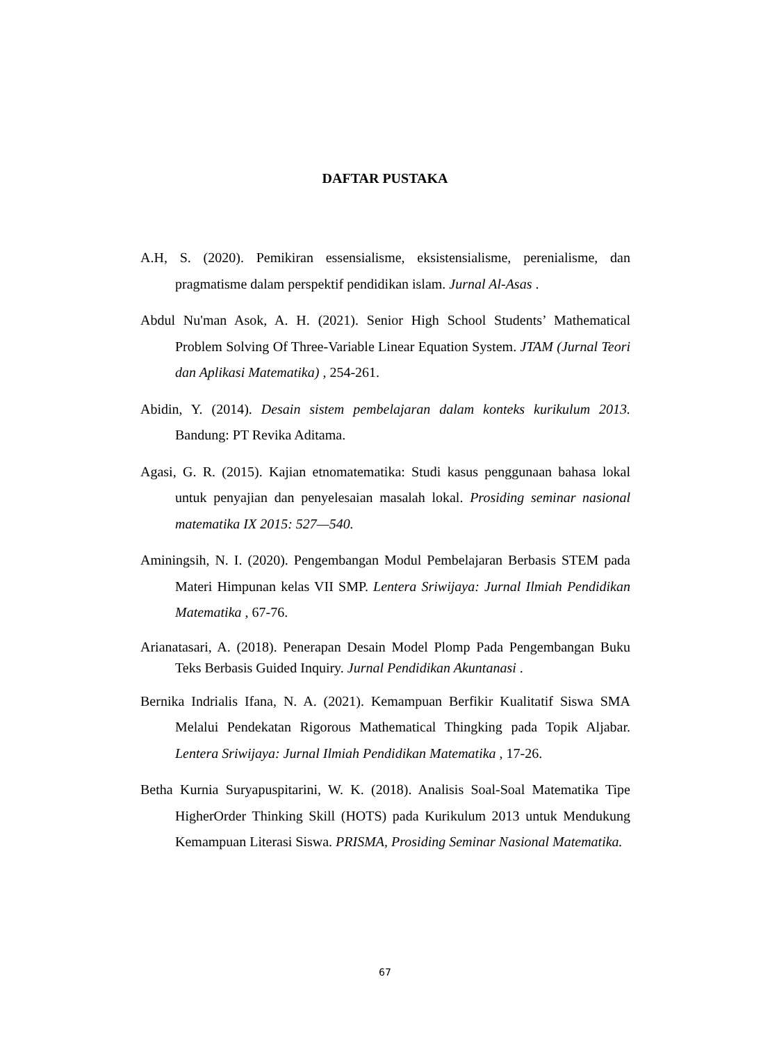DAFTAR PUSTAKA
A.H, S. (2020). Pemikiran essensialisme, eksistensialisme, perenialisme, dan pragmatisme dalam perspektif pendidikan islam. Jurnal Al-Asas .
Abdul Nu'man Asok, A. H. (2021). Senior High School Students’ Mathematical Problem Solving Of Three-Variable Linear Equation System. JTAM (Jurnal Teori dan Aplikasi Matematika) , 254-261.
Abidin, Y. (2014). Desain sistem pembelajaran dalam konteks kurikulum 2013. Bandung: PT Revika Aditama.
Agasi, G. R. (2015). Kajian etnomatematika: Studi kasus penggunaan bahasa lokal untuk penyajian dan penyelesaian masalah lokal. Prosiding seminar nasional matematika IX 2015: 527—540.
Aminingsih, N. I. (2020). Pengembangan Modul Pembelajaran Berbasis STEM pada Materi Himpunan kelas VII SMP. Lentera Sriwijaya: Jurnal Ilmiah Pendidikan Matematika , 67-76.
Arianatasari, A. (2018). Penerapan Desain Model Plomp Pada Pengembangan Buku Teks Berbasis Guided Inquiry. Jurnal Pendidikan Akuntanasi .
Bernika Indrialis Ifana, N. A. (2021). Kemampuan Berfikir Kualitatif Siswa SMA Melalui Pendekatan Rigorous Mathematical Thingking pada Topik Aljabar. Lentera Sriwijaya: Jurnal Ilmiah Pendidikan Matematika , 17-26.
Betha Kurnia Suryapuspitarini, W. K. (2018). Analisis Soal-Soal Matematika Tipe HigherOrder Thinking Skill (HOTS) pada Kurikulum 2013 untuk Mendukung Kemampuan Literasi Siswa. PRISMA, Prosiding Seminar Nasional Matematika.
67